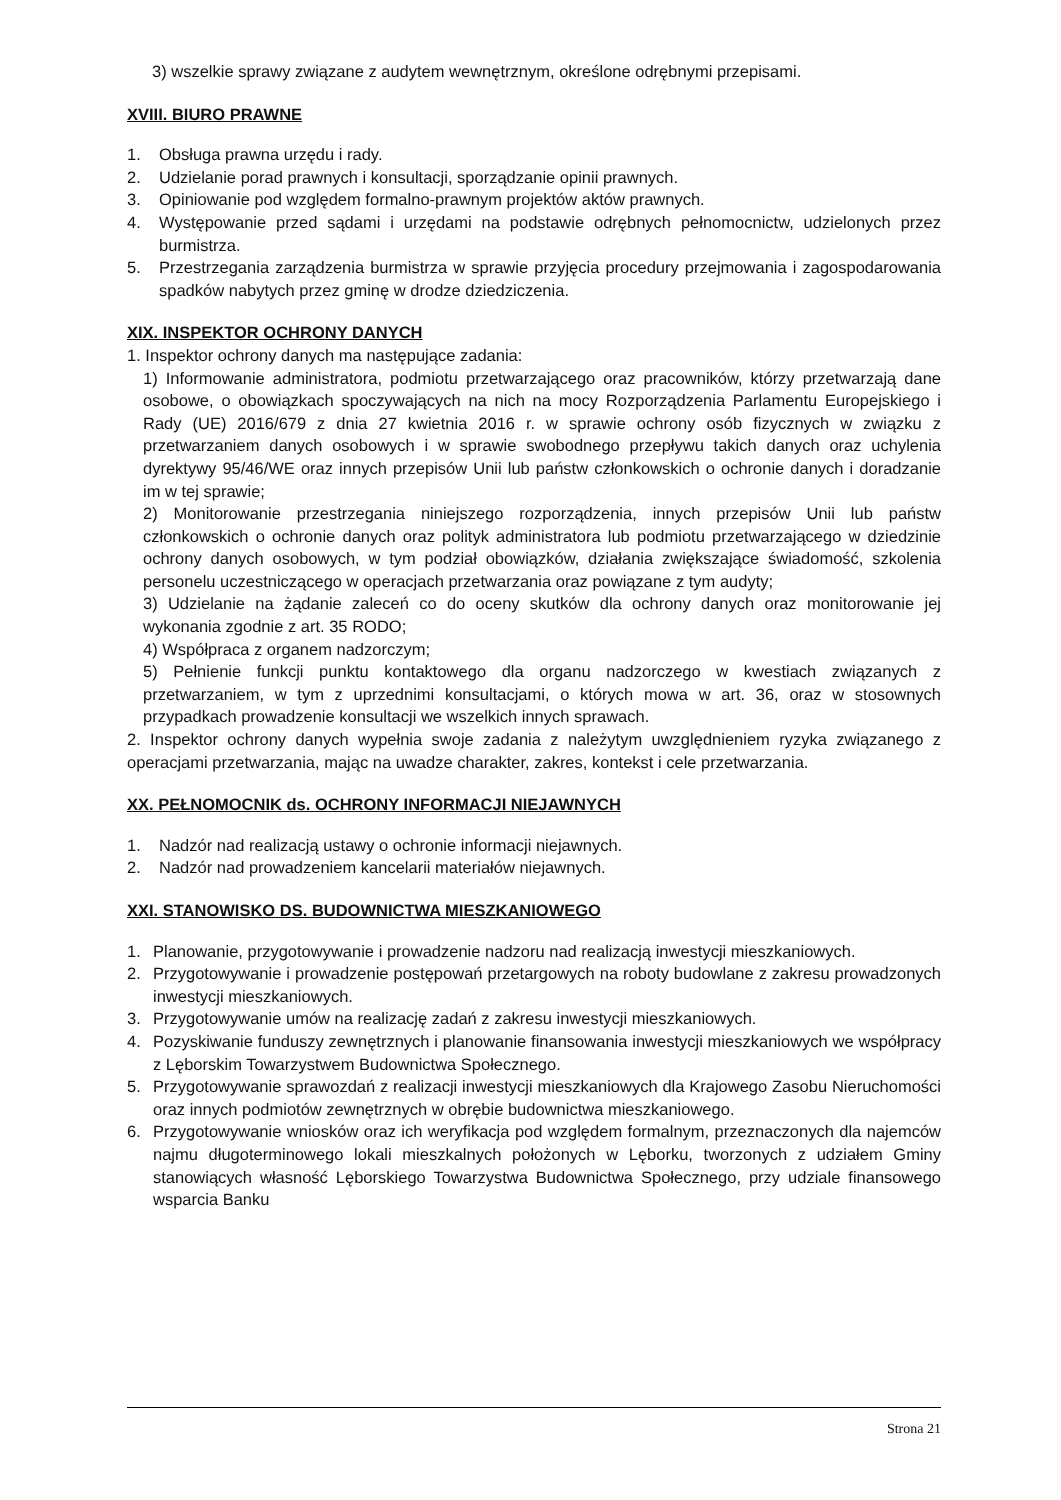3) wszelkie sprawy związane z audytem wewnętrznym, określone odrębnymi przepisami.
XVIII. BIURO PRAWNE
1. Obsługa prawna urzędu i rady.
2. Udzielanie porad prawnych i konsultacji, sporządzanie opinii prawnych.
3. Opiniowanie pod względem formalno-prawnym projektów aktów prawnych.
4. Występowanie przed sądami i urzędami na podstawie odrębnych pełnomocnictw, udzielonych przez burmistrza.
5. Przestrzegania zarządzenia burmistrza w sprawie przyjęcia procedury przejmowania i zagospodarowania spadków nabytych przez gminę w drodze dziedziczenia.
XIX. INSPEKTOR OCHRONY DANYCH
1. Inspektor ochrony danych ma następujące zadania:
1) Informowanie administratora, podmiotu przetwarzającego oraz pracowników, którzy przetwarzają dane osobowe, o obowiązkach spoczywających na nich na mocy Rozporządzenia Parlamentu Europejskiego i Rady (UE) 2016/679 z dnia 27 kwietnia 2016 r. w sprawie ochrony osób fizycznych w związku z przetwarzaniem danych osobowych i w sprawie swobodnego przepływu takich danych oraz uchylenia dyrektywy 95/46/WE oraz innych przepisów Unii lub państw członkowskich o ochronie danych i doradzanie im w tej sprawie;
2) Monitorowanie przestrzegania niniejszego rozporządzenia, innych przepisów Unii lub państw członkowskich o ochronie danych oraz polityk administratora lub podmiotu przetwarzającego w dziedzinie ochrony danych osobowych, w tym podział obowiązków, działania zwiększające świadomość, szkolenia personelu uczestniczącego w operacjach przetwarzania oraz powiązane z tym audyty;
3) Udzielanie na żądanie zaleceń co do oceny skutków dla ochrony danych oraz monitorowanie jej wykonania zgodnie z art. 35 RODO;
4) Współpraca z organem nadzorczym;
5) Pełnienie funkcji punktu kontaktowego dla organu nadzorczego w kwestiach związanych z przetwarzaniem, w tym z uprzednimi konsultacjami, o których mowa w art. 36, oraz w stosownych przypadkach prowadzenie konsultacji we wszelkich innych sprawach.
2. Inspektor ochrony danych wypełnia swoje zadania z należytym uwzględnieniem ryzyka związanego z operacjami przetwarzania, mając na uwadze charakter, zakres, kontekst i cele przetwarzania.
XX. PEŁNOMOCNIK ds. OCHRONY INFORMACJI NIEJAWNYCH
1. Nadzór nad realizacją ustawy o ochronie informacji niejawnych.
2. Nadzór nad prowadzeniem kancelarii materiałów niejawnych.
XXI. STANOWISKO DS. BUDOWNICTWA MIESZKANIOWEGO
1. Planowanie, przygotowywanie i prowadzenie nadzoru nad realizacją inwestycji mieszkaniowych.
2. Przygotowywanie i prowadzenie postępowań przetargowych na roboty budowlane z zakresu prowadzonych inwestycji mieszkaniowych.
3. Przygotowywanie umów na realizację zadań z zakresu inwestycji mieszkaniowych.
4. Pozyskiwanie funduszy zewnętrznych i planowanie finansowania inwestycji mieszkaniowych we współpracy z Lęborskim Towarzystwem Budownictwa Społecznego.
5. Przygotowywanie sprawozdań z realizacji inwestycji mieszkaniowych dla Krajowego Zasobu Nieruchomości oraz innych podmiotów zewnętrznych w obrębie budownictwa mieszkaniowego.
6. Przygotowywanie wniosków oraz ich weryfikacja pod względem formalnym, przeznaczonych dla najemców najmu długoterminowego lokali mieszkalnych położonych w Lęborku, tworzonych z udziałem Gminy stanowiących własność Lęborskiego Towarzystwa Budownictwa Społecznego, przy udziale finansowego wsparcia Banku
Strona 21